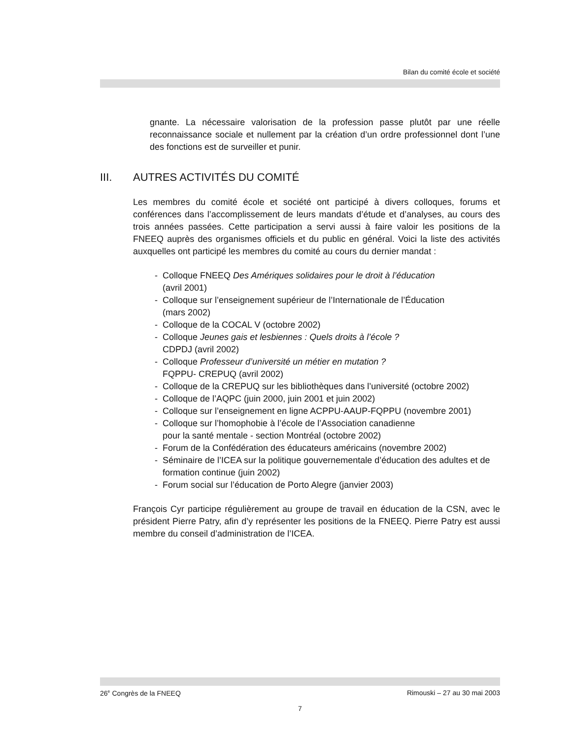Bilan du comité école et société
gnante. La nécessaire valorisation de la profession passe plutôt par une réelle reconnaissance sociale et nullement par la création d’un ordre professionnel dont l’une des fonctions est de surveiller et punir.
III. AUTRES ACTIVITÉS DU COMITÉ
Les membres du comité école et société ont participé à divers colloques, forums et conférences dans l’accomplissement de leurs mandats d’étude et d’analyses, au cours des trois années passées. Cette participation a servi aussi à faire valoir les positions de la FNEEQ auprès des organismes officiels et du public en général. Voici la liste des activités auxquelles ont participé les membres du comité au cours du dernier mandat :
- Colloque FNEEQ Des Amériques solidaires pour le droit à l’éducation
(avril 2001)
- Colloque sur l’enseignement supérieur de l’Internationale de l’Éducation
(mars 2002)
- Colloque de la COCAL V (octobre 2002)
- Colloque Jeunes gais et lesbiennes : Quels droits à l’école ?
CDPDJ (avril 2002)
- Colloque Professeur d’université un métier en mutation ?
FQPPU- CREPUQ (avril 2002)
- Colloque de la CREPUQ sur les bibliothèques dans l’université (octobre 2002)
- Colloque de l’AQPC (juin 2000, juin 2001 et juin 2002)
- Colloque sur l’enseignement en ligne ACPPU-AAUP-FQPPU (novembre 2001)
- Colloque sur l’homophobie à l’école de l’Association canadienne
pour la santé mentale - section Montréal (octobre 2002)
- Forum de la Confédération des éducateurs américains (novembre 2002)
- Séminaire de l’ICEA sur la politique gouvernementale d’éducation des adultes et de formation continue (juin 2002)
- Forum social sur l’éducation de Porto Alegre (janvier 2003)
François Cyr participe régulièrement au groupe de travail en éducation de la CSN, avec le président Pierre Patry, afin d’y représenter les positions de la FNEEQ. Pierre Patry est aussi membre du conseil d’administration de l’ICEA.
26<sup>e</sup> Congrès de la FNEEQ Rimouski – 27 au 30 mai 2003
7